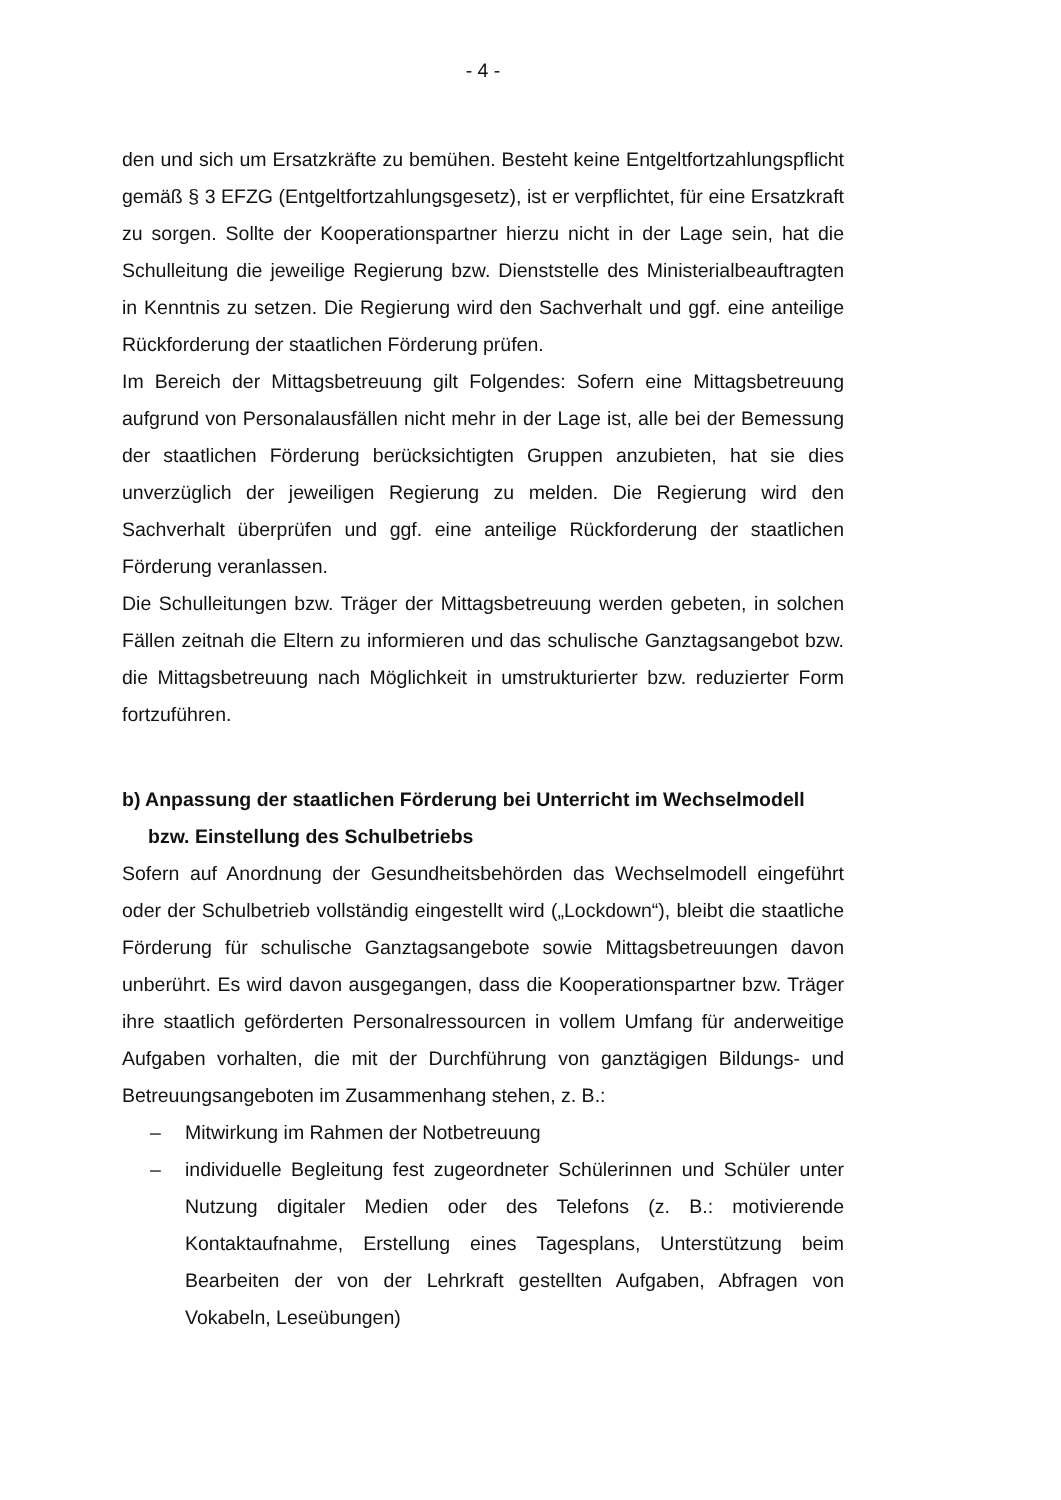- 4 -
den und sich um Ersatzkräfte zu bemühen. Besteht keine Entgeltfortzahlungspflicht gemäß § 3 EFZG (Entgeltfortzahlungsgesetz), ist er verpflichtet, für eine Ersatzkraft zu sorgen. Sollte der Kooperationspartner hierzu nicht in der Lage sein, hat die Schulleitung die jeweilige Regierung bzw. Dienststelle des Ministerialbeauftragten in Kenntnis zu setzen. Die Regierung wird den Sachverhalt und ggf. eine anteilige Rückforderung der staatlichen Förderung prüfen.
Im Bereich der Mittagsbetreuung gilt Folgendes: Sofern eine Mittagsbetreuung aufgrund von Personalausfällen nicht mehr in der Lage ist, alle bei der Bemessung der staatlichen Förderung berücksichtigten Gruppen anzubieten, hat sie dies unverzüglich der jeweiligen Regierung zu melden. Die Regierung wird den Sachverhalt überprüfen und ggf. eine anteilige Rückforderung der staatlichen Förderung veranlassen.
Die Schulleitungen bzw. Träger der Mittagsbetreuung werden gebeten, in solchen Fällen zeitnah die Eltern zu informieren und das schulische Ganztagsangebot bzw. die Mittagsbetreuung nach Möglichkeit in umstrukturierter bzw. reduzierter Form fortzuführen.
b) Anpassung der staatlichen Förderung bei Unterricht im Wechselmodell bzw. Einstellung des Schulbetriebs
Sofern auf Anordnung der Gesundheitsbehörden das Wechselmodell eingeführt oder der Schulbetrieb vollständig eingestellt wird („Lockdown“), bleibt die staatliche Förderung für schulische Ganztagsangebote sowie Mittagsbetreuungen davon unberührt. Es wird davon ausgegangen, dass die Kooperationspartner bzw. Träger ihre staatlich geförderten Personalressourcen in vollem Umfang für anderweitige Aufgaben vorhalten, die mit der Durchführung von ganztägigen Bildungs- und Betreuungsangeboten im Zusammenhang stehen, z. B.:
– Mitwirkung im Rahmen der Notbetreuung
– individuelle Begleitung fest zugeordneter Schülerinnen und Schüler unter Nutzung digitaler Medien oder des Telefons (z. B.: motivierende Kontaktaufnahme, Erstellung eines Tagesplans, Unterstützung beim Bearbeiten der von der Lehrkraft gestellten Aufgaben, Abfragen von Vokabeln, Leseübungen)